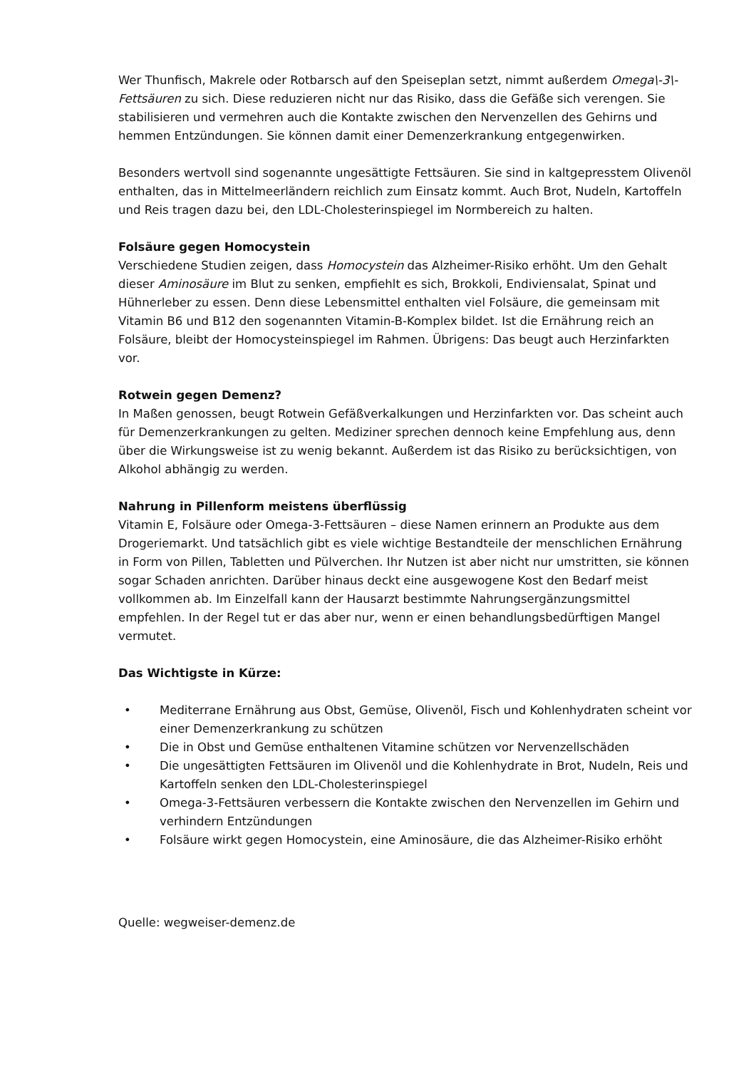Wer Thunfisch, Makrele oder Rotbarsch auf den Speiseplan setzt, nimmt außerdem Omega\-3\-Fettsäuren zu sich. Diese reduzieren nicht nur das Risiko, dass die Gefäße sich verengen. Sie stabilisieren und vermehren auch die Kontakte zwischen den Nervenzellen des Gehirns und hemmen Entzündungen. Sie können damit einer Demenzerkrankung entgegenwirken.
Besonders wertvoll sind sogenannte ungesättigte Fettsäuren. Sie sind in kaltgepresstem Olivenöl enthalten, das in Mittelmeerländern reichlich zum Einsatz kommt. Auch Brot, Nudeln, Kartoffeln und Reis tragen dazu bei, den LDL-Cholesterinspiegel im Normbereich zu halten.
Folsäure gegen Homocystein
Verschiedene Studien zeigen, dass Homocystein das Alzheimer-Risiko erhöht. Um den Gehalt dieser Aminosäure im Blut zu senken, empfiehlt es sich, Brokkoli, Endiviensalat, Spinat und Hühnerleber zu essen. Denn diese Lebensmittel enthalten viel Folsäure, die gemeinsam mit Vitamin B6 und B12 den sogenannten Vitamin-B-Komplex bildet. Ist die Ernährung reich an Folsäure, bleibt der Homocysteinspiegel im Rahmen. Übrigens: Das beugt auch Herzinfarkten vor.
Rotwein gegen Demenz?
In Maßen genossen, beugt Rotwein Gefäßverkalkungen und Herzinfarkten vor. Das scheint auch für Demenzerkrankungen zu gelten. Mediziner sprechen dennoch keine Empfehlung aus, denn über die Wirkungsweise ist zu wenig bekannt. Außerdem ist das Risiko zu berücksichtigen, von Alkohol abhängig zu werden.
Nahrung in Pillenform meistens überflüssig
Vitamin E, Folsäure oder Omega-3-Fettsäuren – diese Namen erinnern an Produkte aus dem Drogeriemarkt. Und tatsächlich gibt es viele wichtige Bestandteile der menschlichen Ernährung in Form von Pillen, Tabletten und Pülverchen. Ihr Nutzen ist aber nicht nur umstritten, sie können sogar Schaden anrichten. Darüber hinaus deckt eine ausgewogene Kost den Bedarf meist vollkommen ab. Im Einzelfall kann der Hausarzt bestimmte Nahrungsergänzungsmittel empfehlen. In der Regel tut er das aber nur, wenn er einen behandlungsbedürftigen Mangel vermutet.
Das Wichtigste in Kürze:
• Mediterrane Ernährung aus Obst, Gemüse, Olivenöl, Fisch und Kohlenhydraten scheint vor einer Demenzerkrankung zu schützen
• Die in Obst und Gemüse enthaltenen Vitamine schützen vor Nervenzellschäden
• Die ungesättigten Fettsäuren im Olivenöl und die Kohlenhydrate in Brot, Nudeln, Reis und Kartoffeln senken den LDL-Cholesterinspiegel
• Omega-3-Fettsäuren verbessern die Kontakte zwischen den Nervenzellen im Gehirn und verhindern Entzündungen
• Folsäure wirkt gegen Homocystein, eine Aminosäure, die das Alzheimer-Risiko erhöht
Quelle: wegweiser-demenz.de